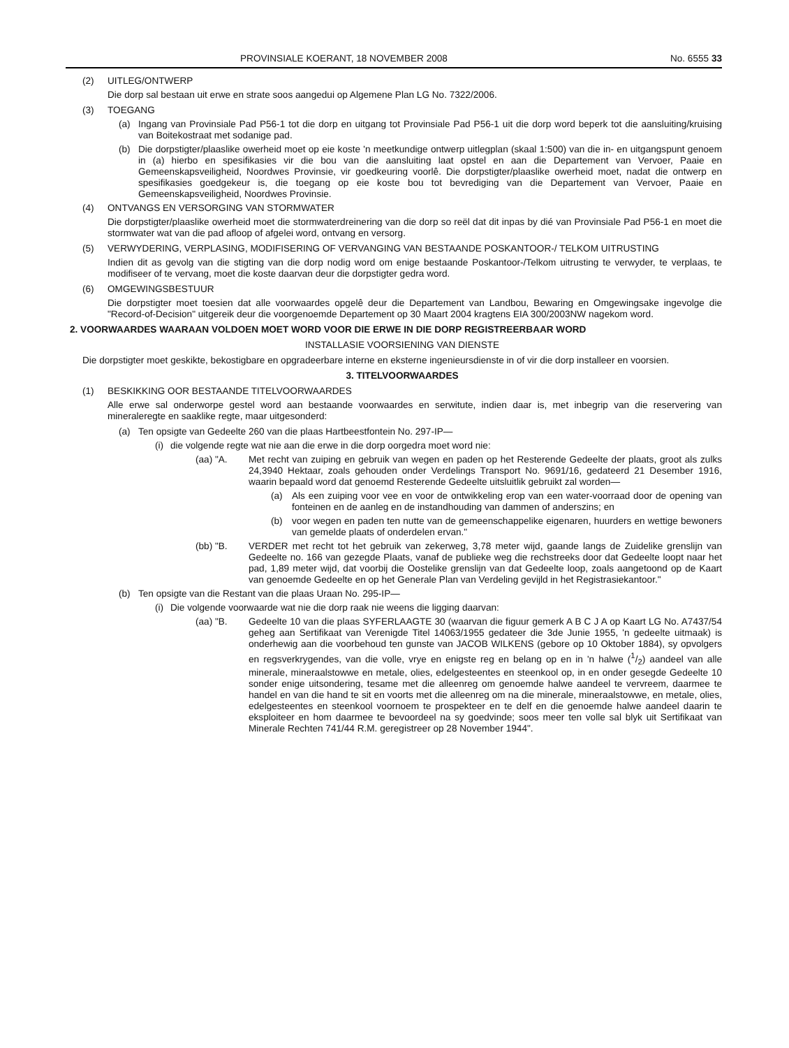PROVINSIALE KOERANT, 18 NOVEMBER 2008 No. 6555 33
(2) UITLEG/ONTWERP
Die dorp sal bestaan uit erwe en strate soos aangedui op Algemene Plan LG No. 7322/2006.
(3) TOEGANG
(a) Ingang van Provinsiale Pad P56-1 tot die dorp en uitgang tot Provinsiale Pad P56-1 uit die dorp word beperk tot die aansluiting/kruising van Boitekostraat met sodanige pad.
(b) Die dorpstigter/plaaslike owerheid moet op eie koste 'n meetkundige ontwerp uitlegplan (skaal 1:500) van die in- en uitgangspunt genoem in (a) hierbo en spesifikasies vir die bou van die aansluiting laat opstel en aan die Departement van Vervoer, Paaie en Gemeenskapsveiligheid, Noordwes Provinsie, vir goedkeuring voorlê. Die dorpstigter/plaaslike owerheid moet, nadat die ontwerp en spesifikasies goedgekeur is, die toegang op eie koste bou tot bevrediging van die Departement van Vervoer, Paaie en Gemeenskapsveiligheid, Noordwes Provinsie.
(4) ONTVANGS EN VERSORGING VAN STORMWATER
Die dorpstigter/plaaslike owerheid moet die stormwaterdreinering van die dorp so reël dat dit inpas by dié van Provinsiale Pad P56-1 en moet die stormwater wat van die pad afloop of afgelei word, ontvang en versorg.
(5) VERWYDERING, VERPLASING, MODIFISERING OF VERVANGING VAN BESTAANDE POSKANTOOR-/ TELKOM UITRUSTING
Indien dit as gevolg van die stigting van die dorp nodig word om enige bestaande Poskantoor-/Telkom uitrusting te verwyder, te verplaas, te modifiseer of te vervang, moet die koste daarvan deur die dorpstigter gedra word.
(6) OMGEWINGSBESTUUR
Die dorpstigter moet toesien dat alle voorwaardes opgelê deur die Departement van Landbou, Bewaring en Omgewingsake ingevolge die "Record-of-Decision" uitgereik deur die voorgenoemde Departement op 30 Maart 2004 kragtens EIA 300/2003NW nagekom word.
2. VOORWAARDES WAARAAN VOLDOEN MOET WORD VOOR DIE ERWE IN DIE DORP REGISTREERBAAR WORD
INSTALLASIE VOORSIENING VAN DIENSTE
Die dorpstigter moet geskikte, bekostigbare en opgradeerbare interne en eksterne ingenieursdienste in of vir die dorp installeer en voorsien.
3. TITELVOORWAARDES
(1) BESKIKKING OOR BESTAANDE TITELVOORWAARDES
Alle erwe sal onderworpe gestel word aan bestaande voorwaardes en serwitute, indien daar is, met inbegrip van die reservering van mineraleregte en saaklike regte, maar uitgesonderd:
(a) Ten opsigte van Gedeelte 260 van die plaas Hartbeestfontein No. 297-IP—
(i) die volgende regte wat nie aan die erwe in die dorp oorgedra moet word nie:
(aa) "A. Met recht van zuiping en gebruik van wegen en paden op het Resterende Gedeelte der plaats, groot als zulks 24,3940 Hektaar, zoals gehouden onder Verdelings Transport No. 9691/16, gedateerd 21 Desember 1916, waarin bepaald word dat genoemd Resterende Gedeelte uitsluitlik gebruikt zal worden—
(a) Als een zuiping voor vee en voor de ontwikkeling erop van een water-voorraad door de opening van fonteinen en de aanleg en de instandhouding van dammen of anderszins; en
(b) voor wegen en paden ten nutte van de gemeenschappelike eigenaren, huurders en wettige bewoners van gemelde plaats of onderdelen ervan."
(bb) "B. VERDER met recht tot het gebruik van zekerweg, 3,78 meter wijd, gaande langs de Zuidelike grenslijn van Gedeelte no. 166 van gezegde Plaats, vanaf de publieke weg die rechstreeks door dat Gedeelte loopt naar het pad, 1,89 meter wijd, dat voorbij die Oostelike grenslijn van dat Gedeelte loop, zoals aangetoond op de Kaart van genoemde Gedeelte en op het Generale Plan van Verdeling gevijld in het Registrasiekantoor."
(b) Ten opsigte van die Restant van die plaas Uraan No. 295-IP—
(i) Die volgende voorwaarde wat nie die dorp raak nie weens die ligging daarvan:
(aa) "B. Gedeelte 10 van die plaas SYFERLAAGTE 30 (waarvan die figuur gemerk A B C J A op Kaart LG No. A7437/54 geheg aan Sertifikaat van Verenigde Titel 14063/1955 gedateer die 3de Junie 1955, 'n gedeelte uitmaak) is onderhewig aan die voorbehoud ten gunste van JACOB WILKENS (gebore op 10 Oktober 1884), sy opvolgers en regsverkrygendes, van die volle, vrye en enigste reg en belang op en in 'n halwe (1/2) aandeel van alle minerale, mineraalstowwe en metale, olies, edelgesteentes en steenkool op, in en onder gesegde Gedeelte 10 sonder enige uitsondering, tesame met die alleenreg om genoemde halwe aandeel te vervreem, daarmee te handel en van die hand te sit en voorts met die alleenreg om na die minerale, mineraalstowwe, en metale, olies, edelgesteentes en steenkool voornoem te prospekteer en te delf en die genoemde halwe aandeel daarin te eksploiteer en hom daarmee te bevoordeel na sy goedvinde; soos meer ten volle sal blyk uit Sertifikaat van Minerale Rechten 741/44 R.M. geregistreer op 28 November 1944".